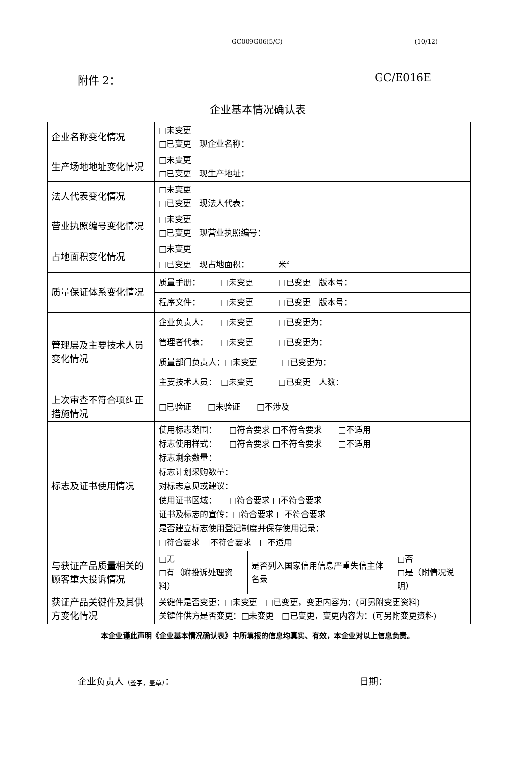GC009G06(5/C) (10/12)
附件 2： GC/E016E
企业基本情况确认表
| 企业名称变化情况 | □未变更 □已变更 现企业名称： | | |
| 生产场地地址变化情况 | □未变更 □已变更 现生产地址： | | |
| 法人代表变化情况 | □未变更 □已变更 现法人代表： | | |
| 营业执照编号变化情况 | □未变更 □已变更 现营业执照编号： | | |
| 占地面积变化情况 | □未变更 □已变更 现占地面积： 米<sup>2</sup> | | |
| 质量保证体系变化情况 | 质量手册： □未变更 □已变更 版本号： | | |
| | 程序文件： □未变更 □已变更 版本号： | | |
| 管理层及主要技术人员变化情况 | 企业负责人： □未变更 □已变更为： | | |
| | 管理者代表： □未变更 □已变更为： | | |
| | 质量部门负责人：□未变更 □已变更为： | | |
| | 主要技术人员： □未变更 □已变更 人数： | | |
| 上次审查不符合项纠正措施情况 | □已验证 □未验证 □不涉及 | | |
| 标志及证书使用情况 | 使用标志范围： □符合要求 □不符合要求 □不适用 标志使用样式： □符合要求 □不符合要求 □不适用 标志剩余数量： 标志计划采购数量： 对标志意见或建议： 使用证书区域： □符合要求 □不符合要求 证书及标志的宣传：□符合要求 □不符合要求 是否建立标志使用登记制度并保存使用记录： □符合要求 □不符合要求 □不适用 | | |
| 与获证产品质量相关的顾客重大投诉情况 | □无 □有（附投诉处理资料） | 是否列入国家信用信息严重失信主体名录 | □否 □是（附情况说明） |
| 获证产品关键件及其供方变化情况 | 关键件是否变更：□未变更 □已变更，变更内容为：(可另附变更资料) 关键件供方是否变更：□未变更 □已变更，变更内容为：(可另附变更资料) | | |
本企业谨此声明《企业基本情况确认表》中所填报的信息均真实、有效，本企业对以上信息负责。
企业负责人（签字，盖章）： 日期：